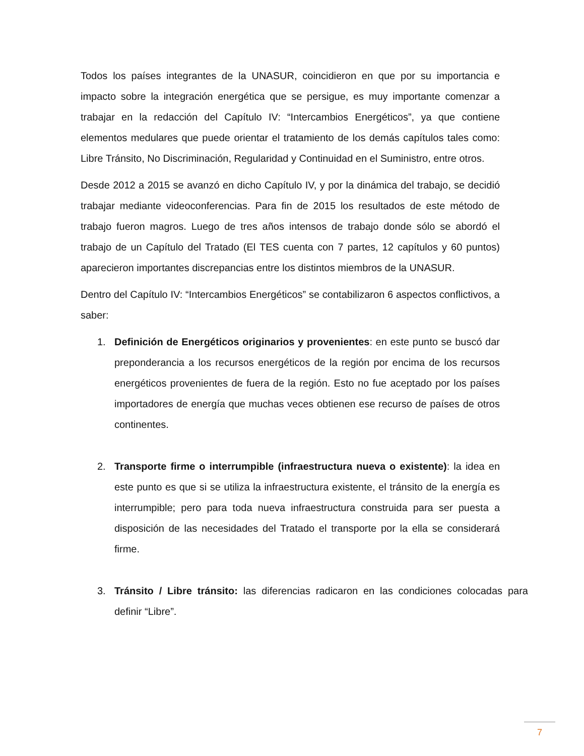Todos los países integrantes de la UNASUR, coincidieron en que por su importancia e impacto sobre la integración energética que se persigue, es muy importante comenzar a trabajar en la redacción del Capítulo IV: “Intercambios Energéticos”, ya que contiene elementos medulares que puede orientar el tratamiento de los demás capítulos tales como: Libre Tránsito, No Discriminación, Regularidad y Continuidad en el Suministro, entre otros.
Desde 2012 a 2015 se avanzó en dicho Capítulo IV, y por la dinámica del trabajo, se decidió trabajar mediante videoconferencias. Para fin de 2015 los resultados de este método de trabajo fueron magros. Luego de tres años intensos de trabajo donde sólo se abordó el trabajo de un Capítulo del Tratado (El TES cuenta con 7 partes, 12 capítulos y 60 puntos) aparecieron importantes discrepancias entre los distintos miembros de la UNASUR.
Dentro del Capítulo IV: “Intercambios Energéticos” se contabilizaron 6 aspectos conflictivos, a saber:
1. Definición de Energéticos originarios y provenientes: en este punto se buscó dar preponderancia a los recursos energéticos de la región por encima de los recursos energéticos provenientes de fuera de la región. Esto no fue aceptado por los países importadores de energía que muchas veces obtienen ese recurso de países de otros continentes.
2. Transporte firme o interrumpible (infraestructura nueva o existente): la idea en este punto es que si se utiliza la infraestructura existente, el tránsito de la energía es interrumpible; pero para toda nueva infraestructura construida para ser puesta a disposición de las necesidades del Tratado el transporte por la ella se considerará firme.
3. Tránsito / Libre tránsito: las diferencias radicaron en las condiciones colocadas para definir “Libre”.
7